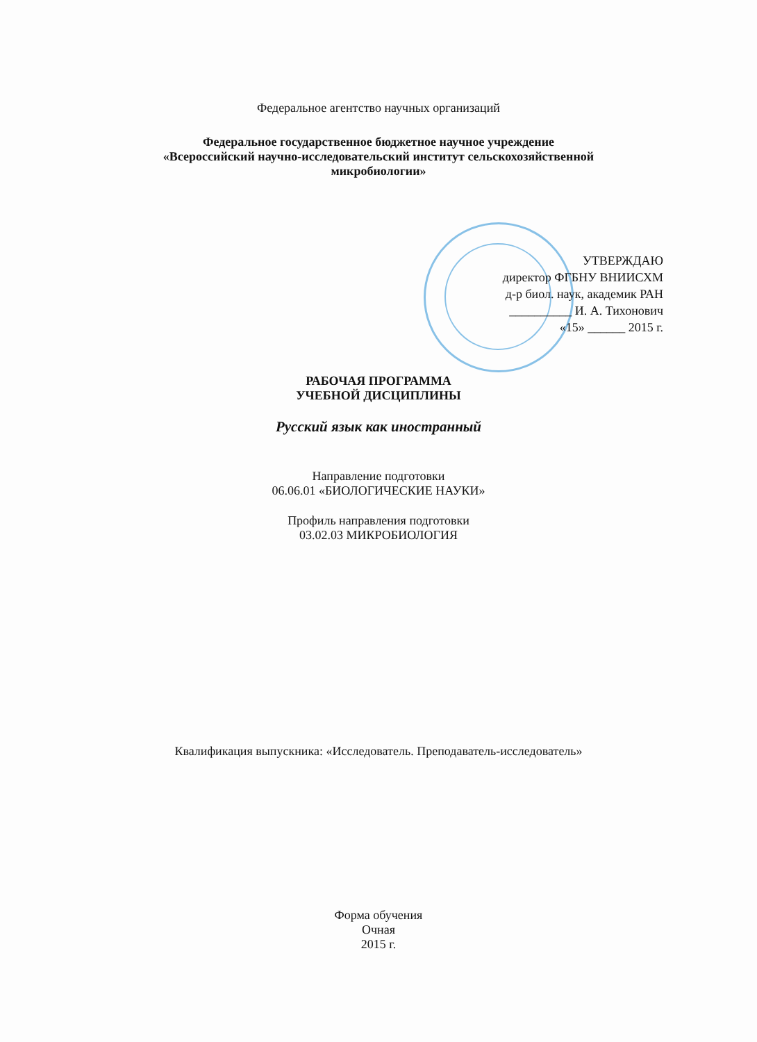Федеральное агентство научных организаций
Федеральное государственное бюджетное научное учреждение
«Всероссийский научно-исследовательский институт сельскохозяйственной
микробиологии»
УТВЕРЖДАЮ
директор ФГБНУ ВНИИСХМ
д-р биол. наук, академик РАН
__________ И. А. Тихонович
«15» ______ 2015 г.
РАБОЧАЯ ПРОГРАММА
УЧЕБНОЙ ДИСЦИПЛИНЫ
Русский язык как иностранный
Направление подготовки
06.06.01 «БИОЛОГИЧЕСКИЕ НАУКИ»
Профиль направления подготовки
03.02.03 МИКРОБИОЛОГИЯ
Квалификация выпускника: «Исследователь. Преподаватель-исследователь»
Форма обучения
Очная
2015 г.